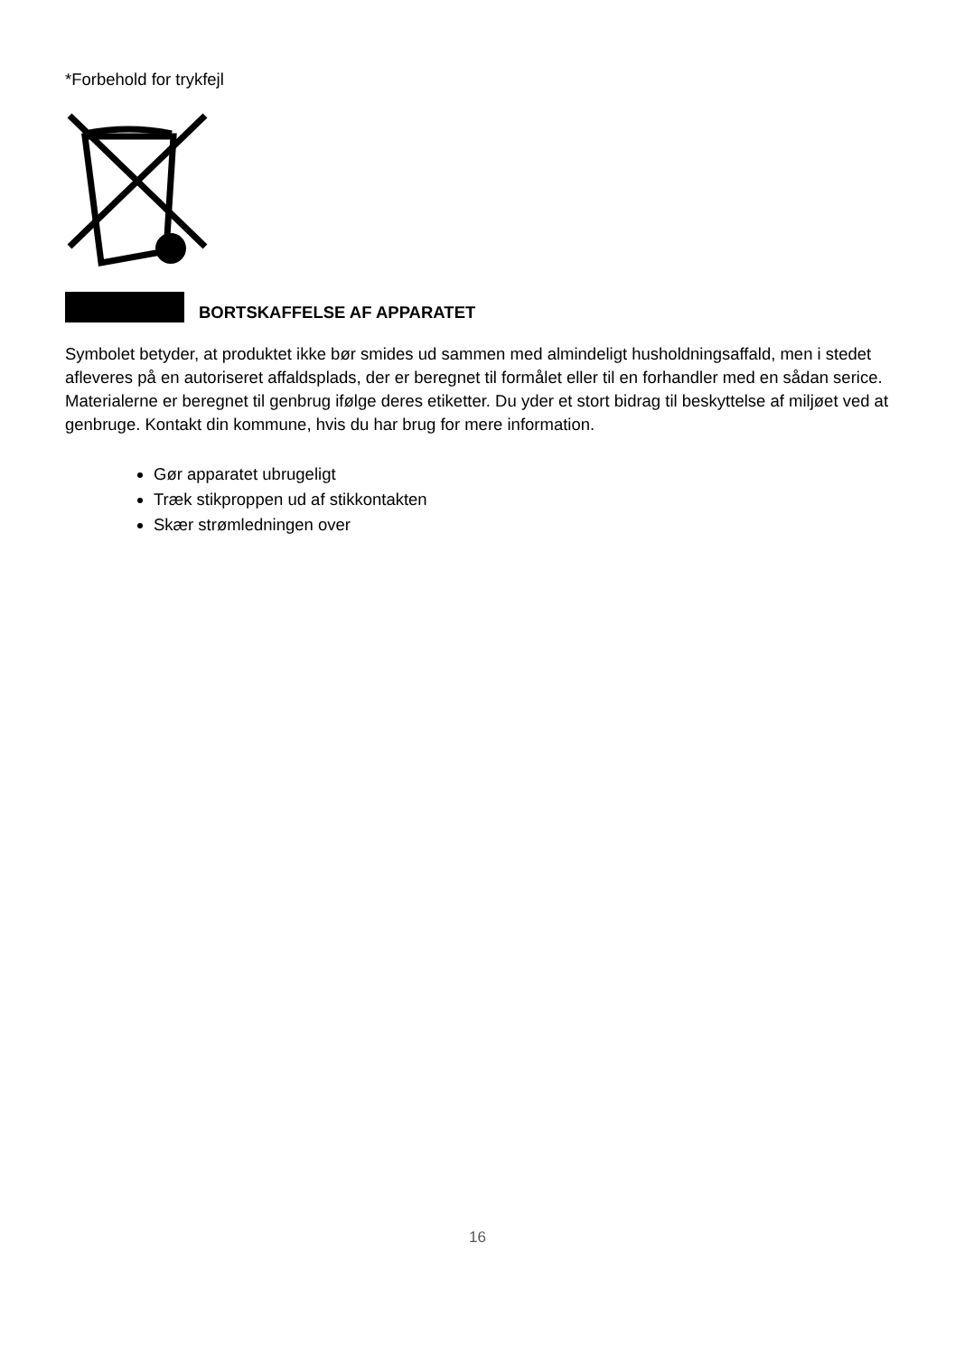*Forbehold for trykfejl
BORTSKAFFELSE AF APPARATET
Symbolet betyder, at produktet ikke bør smides ud sammen med almindeligt husholdningsaffald, men i stedet afleveres på en autoriseret affaldsplads, der er beregnet til formålet eller til en forhandler med en sådan serice. Materialerne er beregnet til genbrug ifølge deres etiketter. Du yder et stort bidrag til beskyttelse af miljøet ved at genbruge. Kontakt din kommune, hvis du har brug for mere information.
Gør apparatet ubrugeligt
Træk stikproppen ud af stikkontakten
Skær strømledningen over
16